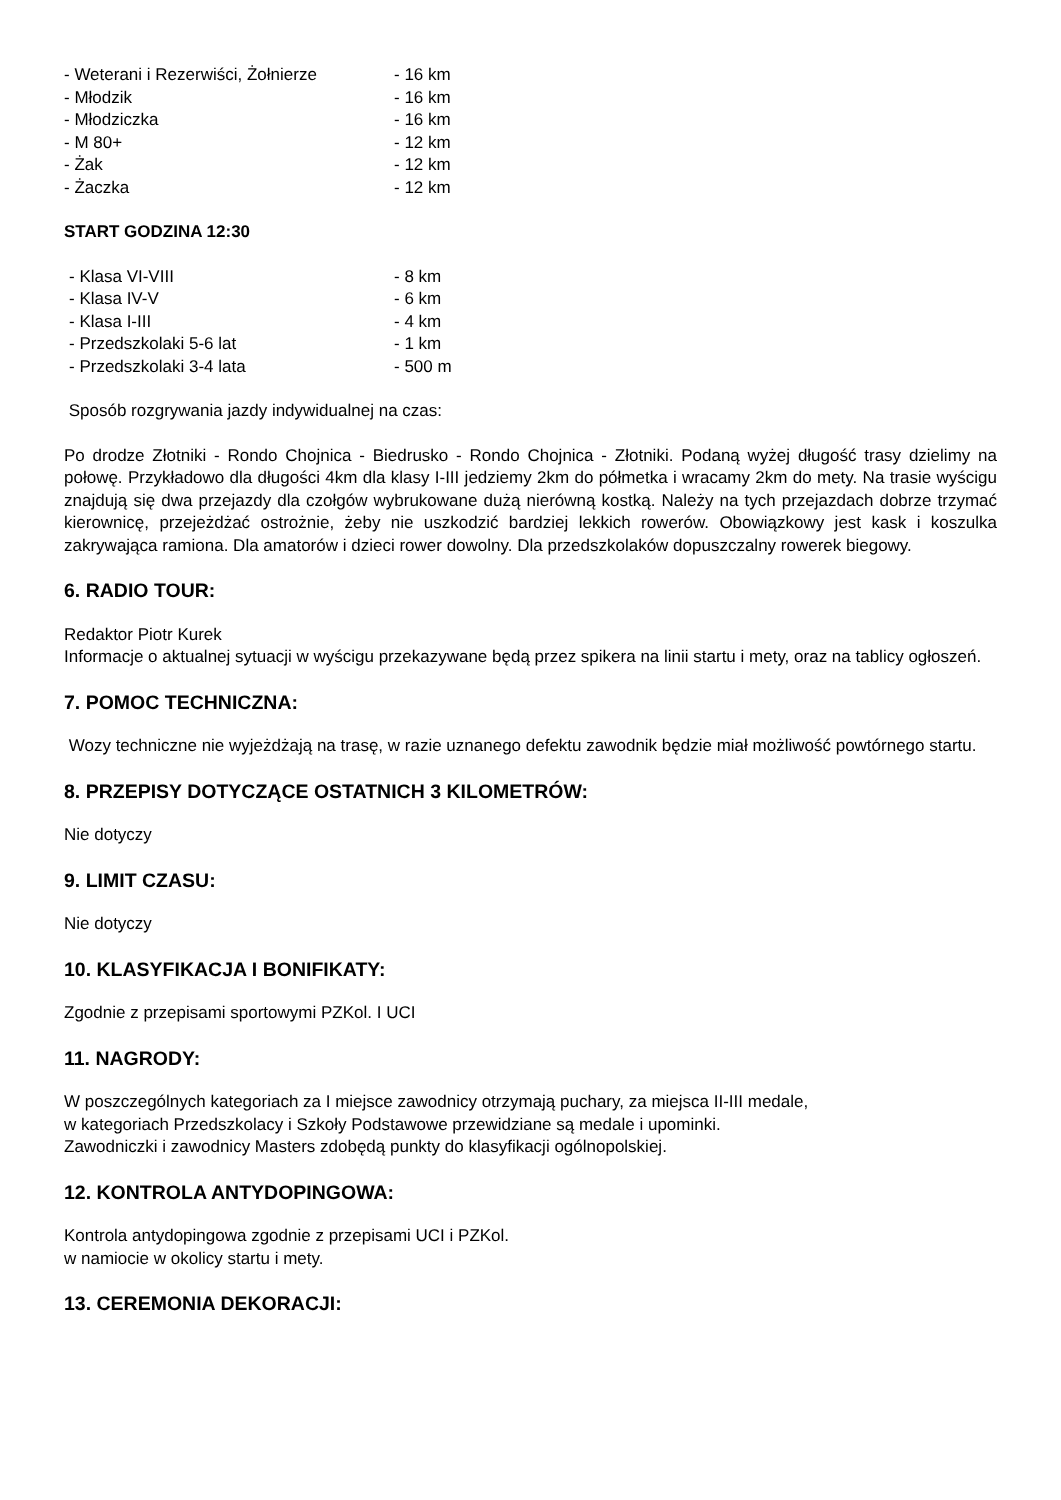- Weterani i Rezerwiści, Żołnierze - 16 km
- Młodzik - 16 km
- Młodziczka - 16 km
- M 80+ - 12 km
- Żak - 12 km
- Żaczka - 12 km
START GODZINA 12:30
- Klasa VI-VIII - 8 km
- Klasa IV-V - 6 km
- Klasa I-III - 4 km
- Przedszkolaki 5-6 lat - 1 km
- Przedszkolaki 3-4 lata - 500 m
Sposób rozgrywania jazdy indywidualnej na czas:
Po drodze Złotniki - Rondo Chojnica - Biedrusko - Rondo Chojnica - Złotniki. Podaną wyżej długość trasy dzielimy na połowę. Przykładowo dla długości 4km dla klasy I-III jedziemy 2km do półmetka i wracamy 2km do mety. Na trasie wyścigu znajdują się dwa przejazdy dla czołgów wybrukowane dużą nierówną kostką. Należy na tych przejazdach dobrze trzymać kierownicę, przejeżdżać ostrożnie, żeby nie uszkodzić bardziej lekkich rowerów. Obowiązkowy jest kask i koszulka zakrywająca ramiona. Dla amatorów i dzieci rower dowolny. Dla przedszkolaków dopuszczalny rowerek biegowy.
6. RADIO TOUR:
Redaktor Piotr Kurek
Informacje o aktualnej sytuacji w wyścigu przekazywane będą przez spikera na linii startu i mety, oraz na tablicy ogłoszeń.
7. POMOC TECHNICZNA:
Wozy techniczne nie wyjeżdżają na trasę, w razie uznanego defektu zawodnik będzie miał możliwość powtórnego startu.
8. PRZEPISY DOTYCZĄCE OSTATNICH 3 KILOMETRÓW:
Nie dotyczy
9. LIMIT CZASU:
Nie dotyczy
10. KLASYFIKACJA I BONIFIKATY:
Zgodnie z przepisami sportowymi PZKol. I UCI
11. NAGRODY:
W poszczególnych kategoriach za I miejsce zawodnicy otrzymają puchary, za miejsca II-III medale,
w kategoriach Przedszkolacy i Szkoły Podstawowe przewidziane są medale i upominki.
Zawodniczki i zawodnicy Masters zdobędą punkty do klasyfikacji ogólnopolskiej.
12. KONTROLA ANTYDOPINGOWA:
Kontrola antydopingowa zgodnie z przepisami UCI i PZKol.
w namiocie w okolicy startu i mety.
13. CEREMONIA DEKORACJI: